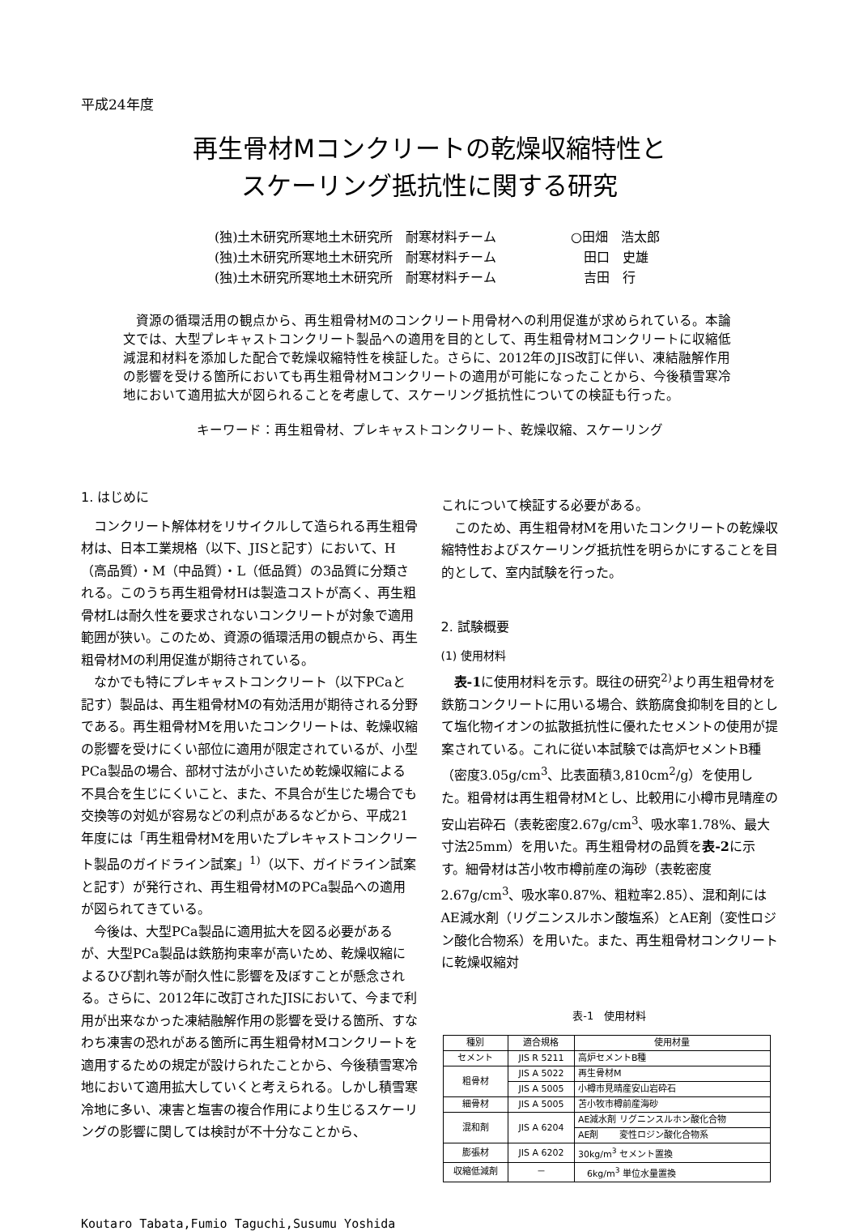平成24年度
再生骨材Mコンクリートの乾燥収縮特性と
スケーリング抵抗性に関する研究
(独)土木研究所寒地土木研究所　耐寒材料チーム ○田畑　浩太郎
(独)土木研究所寒地土木研究所　耐寒材料チーム　田口　史雄
(独)土木研究所寒地土木研究所　耐寒材料チーム　吉田　行
資源の循環活用の観点から、再生粗骨材Mのコンクリート用骨材への利用促進が求められている。本論文では、大型プレキャストコンクリート製品への適用を目的として、再生粗骨材Mコンクリートに収縮低減混和材料を添加した配合で乾燥収縮特性を検証した。さらに、2012年のJIS改訂に伴い、凍結融解作用の影響を受ける箇所においても再生粗骨材Mコンクリートの適用が可能になったことから、今後積雪寒冷地において適用拡大が図られることを考慮して、スケーリング抵抗性についての検証も行った。
キーワード：再生粗骨材、プレキャストコンクリート、乾燥収縮、スケーリング
1. はじめに
コンクリート解体材をリサイクルして造られる再生粗骨材は、日本工業規格（以下、JISと記す）において、H（高品質）・M（中品質）・L（低品質）の3品質に分類される。このうち再生粗骨材Hは製造コストが高く、再生粗骨材Lは耐久性を要求されないコンクリートが対象で適用範囲が狭い。このため、資源の循環活用の観点から、再生粗骨材Mの利用促進が期待されている。
なかでも特にプレキャストコンクリート（以下PCaと記す）製品は、再生粗骨材Mの有効活用が期待される分野である。再生粗骨材Mを用いたコンクリートは、乾燥収縮の影響を受けにくい部位に適用が限定されているが、小型PCa製品の場合、部材寸法が小さいため乾燥収縮による不具合を生じにくいこと、また、不具合が生じた場合でも交換等の対処が容易などの利点があるなどから、平成21年度には「再生粗骨材Mを用いたプレキャストコンクリート製品のガイドライン試案」<sup>1)</sup>（以下、ガイドライン試案と記す）が発行され、再生粗骨材MのPCa製品への適用が図られてきている。
今後は、大型PCa製品に適用拡大を図る必要があるが、大型PCa製品は鉄筋拘束率が高いため、乾燥収縮によるひび割れ等が耐久性に影響を及ぼすことが懸念される。さらに、2012年に改訂されたJISにおいて、今まで利用が出来なかった凍結融解作用の影響を受ける箇所、すなわち凍害の恐れがある箇所に再生粗骨材Mコンクリートを適用するための規定が設けられたことから、今後積雪寒冷地において適用拡大していくと考えられる。しかし積雪寒冷地に多い、凍害と塩害の複合作用により生じるスケーリングの影響に関しては検討が不十分なことから、
これについて検証する必要がある。
このため、再生粗骨材Mを用いたコンクリートの乾燥収縮特性およびスケーリング抵抗性を明らかにすることを目的として、室内試験を行った。
2. 試験概要
(1) 使用材料
表-1に使用材料を示す。既往の研究<sup>2)</sup>より再生粗骨材を鉄筋コンクリートに用いる場合、鉄筋腐食抑制を目的として塩化物イオンの拡散抵抗性に優れたセメントの使用が提案されている。これに従い本試験では高炉セメントB種（密度3.05g/cm<sup>3</sup>、比表面積3,810cm<sup>2</sup>/g）を使用した。粗骨材は再生粗骨材Mとし、比較用に小樽市見晴産の安山岩砕石（表乾密度2.67g/cm<sup>3</sup>、吸水率1.78%、最大寸法25mm）を用いた。再生粗骨材の品質を表-2に示す。細骨材は苫小牧市樽前産の海砂（表乾密度2.67g/cm<sup>3</sup>、吸水率0.87%、粗粒率2.85）、混和剤にはAE減水剤（リグニンスルホン酸塩系）とAE剤（変性ロジン酸化合物系）を用いた。また、再生粗骨材コンクリートに乾燥収縮対
表-1　使用材料
| 種別 | 適合規格 | 使用材量 |
| --- | --- | --- |
| セメント | JIS R 5211 | 高炉セメントB種 |
| 粗骨材 | JIS A 5022 | 再生骨材M |
| | JIS A 5005 | 小樽市見晴産安山岩砕石 |
| 細骨材 | JIS A 5005 | 苫小牧市樽前産海砂 |
| 混和剤 | JIS A 6204 | AE減水剤 リグニンスルホン酸化合物 |
| | | AE剤 変性ロジン酸化合物系 |
| 膨張材 | JIS A 6202 | 30kg/m<sup>3</sup> セメント置換 |
| 収縮低減剤 | － | 6kg/m<sup>3</sup> 単位水量置換 |
Koutaro Tabata,Fumio Taguchi,Susumu Yoshida